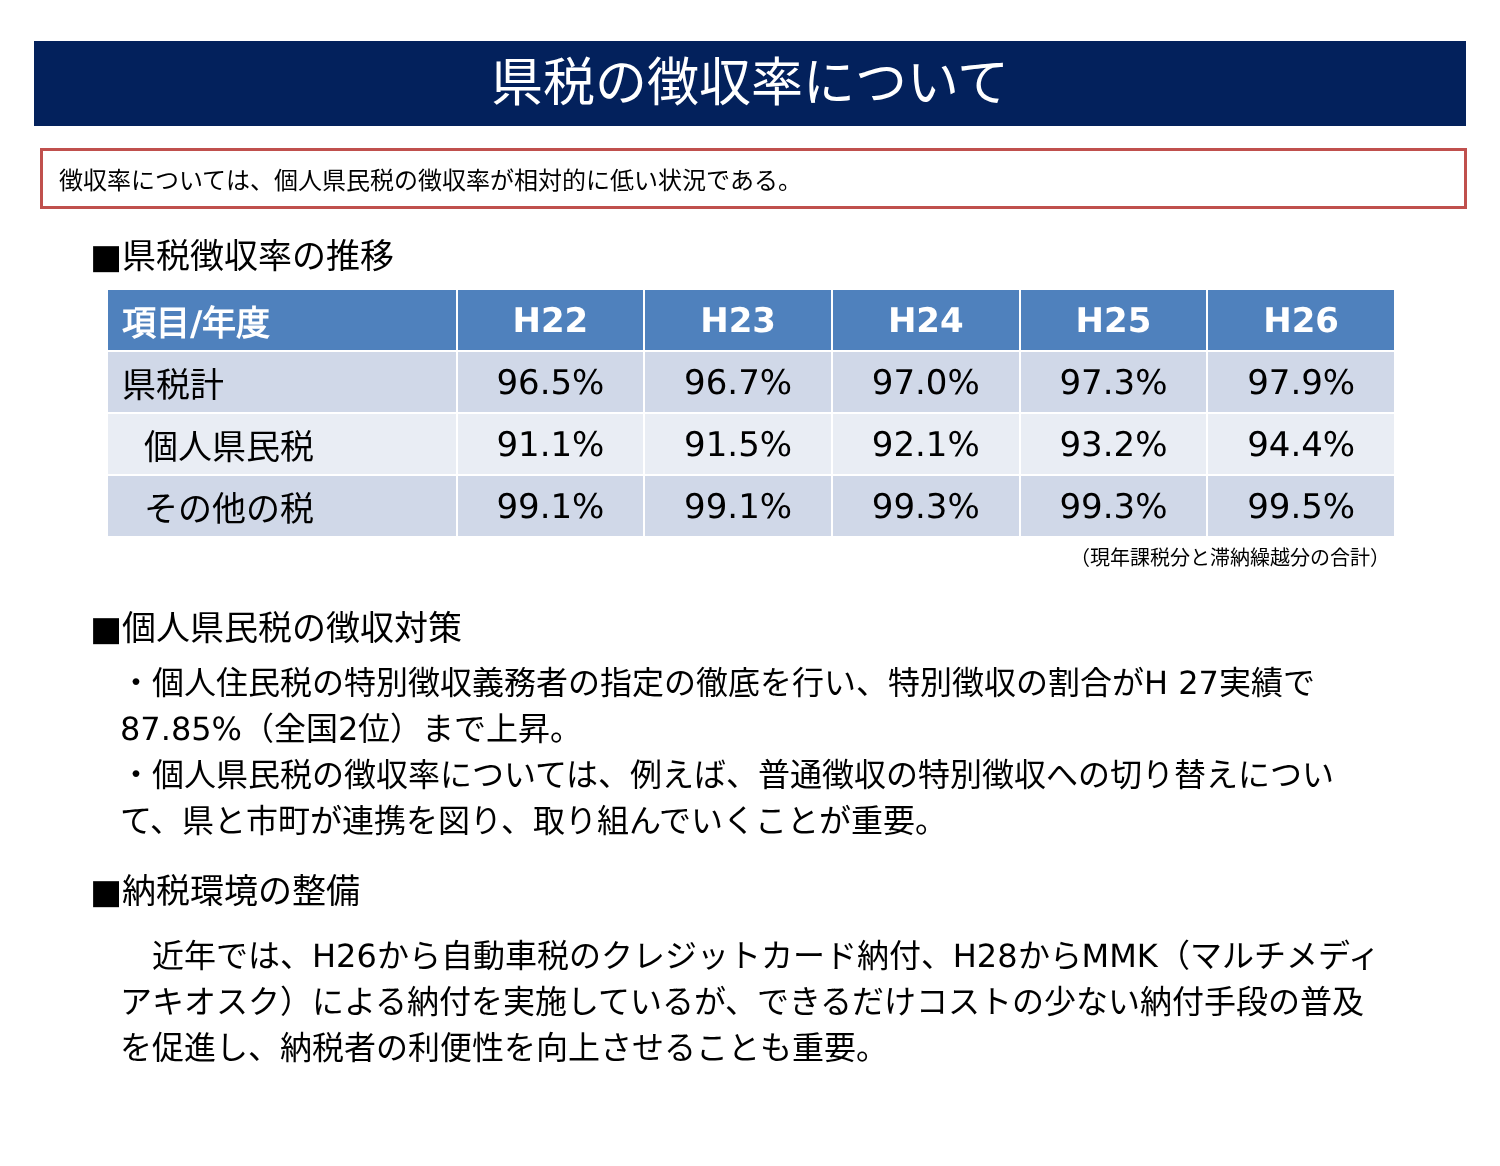県税の徴収率について
徴収率については、個人県民税の徴収率が相対的に低い状況である。
■県税徴収率の推移
| 項目/年度 | H22 | H23 | H24 | H25 | H26 |
| --- | --- | --- | --- | --- | --- |
| 県税計 | 96.5% | 96.7% | 97.0% | 97.3% | 97.9% |
| 個人県民税 | 91.1% | 91.5% | 92.1% | 93.2% | 94.4% |
| その他の税 | 99.1% | 99.1% | 99.3% | 99.3% | 99.5% |
（現年課税分と滞納繰越分の合計）
■個人県民税の徴収対策
・個人住民税の特別徴収義務者の指定の徹底を行い、特別徴収の割合がH 27実績で87.85%（全国2位）まで上昇。
・個人県民税の徴収率については、例えば、普通徴収の特別徴収への切り替えについて、県と市町が連携を図り、取り組んでいくことが重要。
■納税環境の整備
　近年では、H26から自動車税のクレジットカード納付、H28からMMK（マルチメディアキオスク）による納付を実施しているが、できるだけコストの少ない納付手段の普及を促進し、納税者の利便性を向上させることも重要。